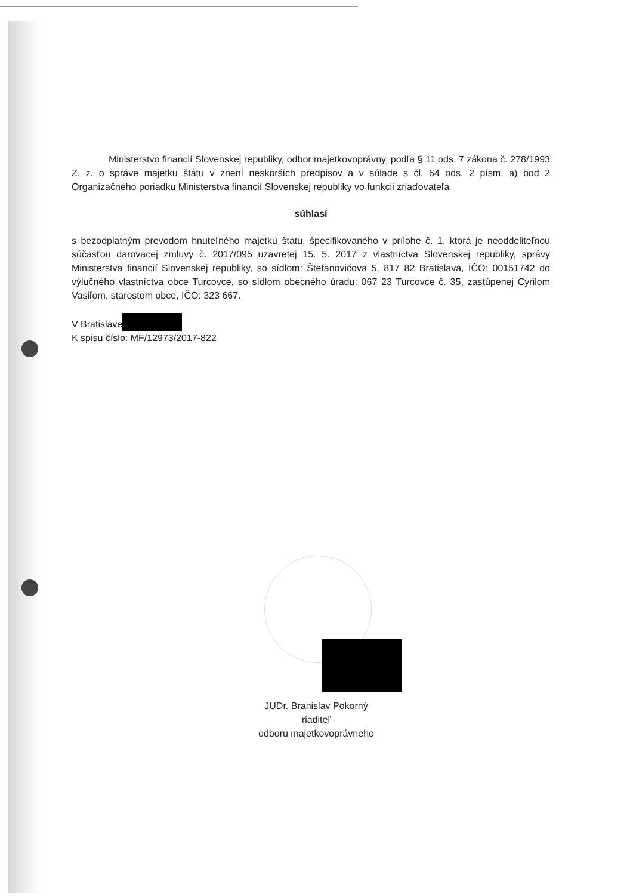Ministerstvo financií Slovenskej republiky, odbor majetkovoprávny, podľa § 11 ods. 7 zákona č. 278/1993 Z. z. o správe majetku štátu v znení neskorších predpisov a v súlade s čl. 64 ods. 2 písm. a) bod 2 Organizačného poriadku Ministerstva financií Slovenskej republiky vo funkcii zriaďovateľa
súhlasí
s bezodplatným prevodom hnuteľného majetku štátu, špecifikovaného v prílohe č. 1, ktorá je neoddeliteľnou súčasťou darovacej zmluvy č. 2017/095 uzavretej 15. 5. 2017 z vlastníctva Slovenskej republiky, správy Ministerstva financií Slovenskej republiky, so sídlom: Štefanovičova 5, 817 82 Bratislava, IČO: 00151742 do výlučného vlastníctva obce Turcovce, so sídlom obecného úradu: 067 23 Turcovce č. 35, zastúpenej Cyrilom Vasiľom, starostom obce, IČO: 323 667.
V Bratislave
K spisu číslo: MF/12973/2017-822
JUDr. Branislav Pokorný
riaditeľ
odboru majetkovoprávneho